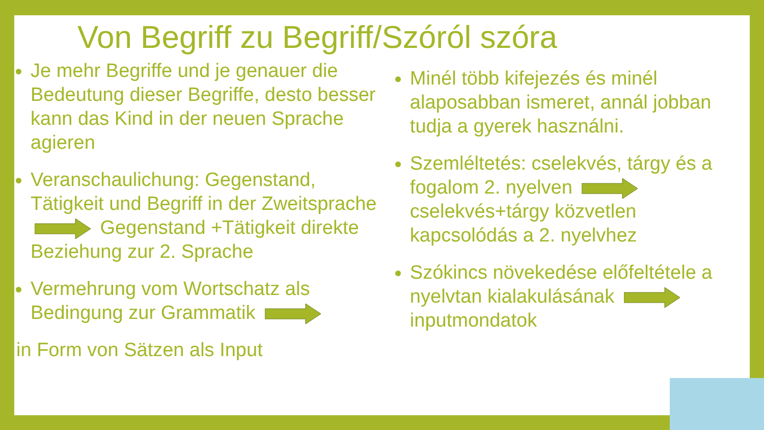Von Begriff zu Begriff/Szóról szóra
Je mehr Begriffe und je genauer die Bedeutung dieser Begriffe, desto besser kann das Kind in der neuen Sprache agieren
Veranschaulichung: Gegenstand, Tätigkeit und Begriff in der Zweitsprache Gegenstand +Tätigkeit direkte Beziehung zur 2. Sprache
Vermehrung vom Wortschatz als Bedingung zur Grammatik
in Form von Sätzen als Input
Minél több kifejezés és minél alaposabban ismeret, annál jobban tudja a gyerek használni.
Szemléltetés: cselekvés, tárgy és a fogalom 2. nyelven cselekvés+tárgy közvetlen kapcsolódás a 2. nyelvhez
Szókincs növekedése előfeltétele a nyelvtan kialakulásának inputmondatok